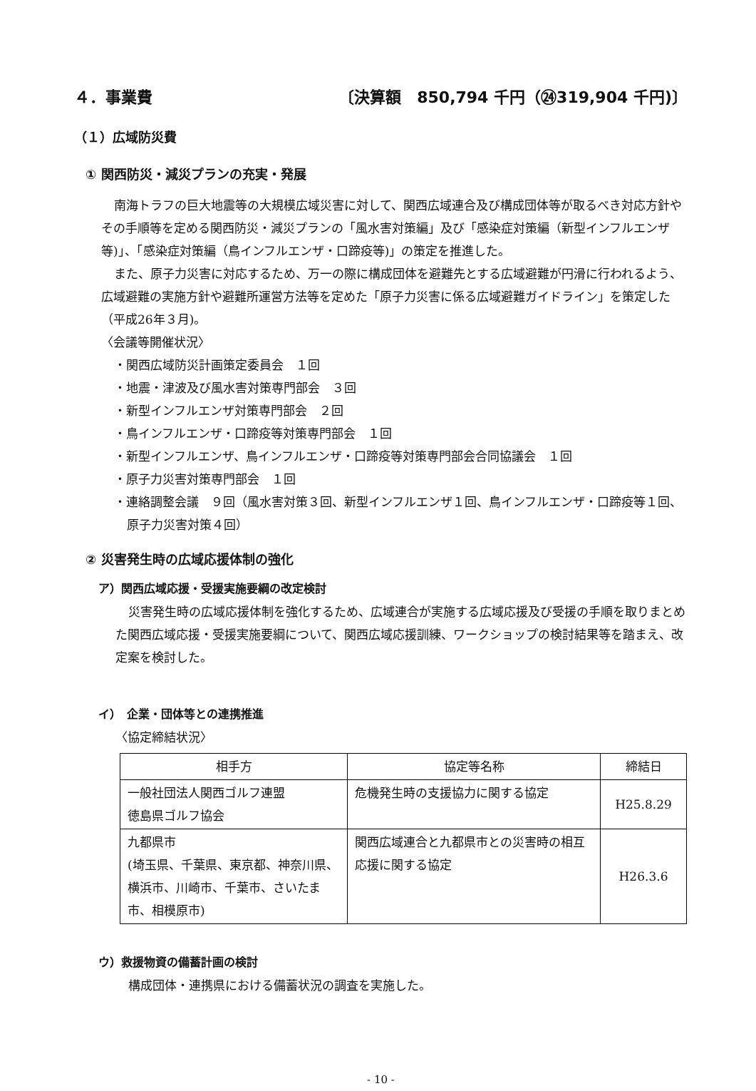４．事業費 〔決算額　850,794 千円（㉔319,904 千円)〕
（１）広域防災費
① 関西防災・減災プランの充実・発展
南海トラフの巨大地震等の大規模広域災害に対して、関西広域連合及び構成団体等が取るべき対応方針やその手順等を定める関西防災・減災プランの「風水害対策編」及び「感染症対策編（新型インフルエンザ等)」、「感染症対策編（鳥インフルエンザ・口蹄疫等)」の策定を推進した。
また、原子力災害に対応するため、万一の際に構成団体を避難先とする広域避難が円滑に行われるよう、広域避難の実施方針や避難所運営方法等を定めた「原子力災害に係る広域避難ガイドライン」を策定した（平成26年３月)。
〈会議等開催状況〉
・関西広域防災計画策定委員会　１回
・地震・津波及び風水害対策専門部会　３回
・新型インフルエンザ対策専門部会　２回
・鳥インフルエンザ・口蹄疫等対策専門部会　１回
・新型インフルエンザ、鳥インフルエンザ・口蹄疫等対策専門部会合同協議会　１回
・原子力災害対策専門部会　１回
・連絡調整会議　９回（風水害対策３回、新型インフルエンザ１回、鳥インフルエンザ・口蹄疫等１回、原子力災害対策４回）
② 災害発生時の広域応援体制の強化
ア）関西広域応援・受援実施要綱の改定検討
災害発生時の広域応援体制を強化するため、広域連合が実施する広域応援及び受援の手順を取りまとめた関西広域応援・受援実施要綱について、関西広域応援訓練、ワークショップの検討結果等を踏まえ、改定案を検討した。
イ）　企業・団体等との連携推進
〈協定締結状況〉
| 相手方 | 協定等名称 | 締結日 |
| --- | --- | --- |
| 一般社団法人関西ゴルフ連盟 徳島県ゴルフ協会 | 危機発生時の支援協力に関する協定 | H25.8.29 |
| 九都県市 (埼玉県、千葉県、東京都、神奈川県、横浜市、川崎市、千葉市、さいたま市、相模原市) | 関西広域連合と九都県市との災害時の相互応援に関する協定 | H26.3.6 |
ウ）救援物資の備蓄計画の検討
構成団体・連携県における備蓄状況の調査を実施した。
- 10 -